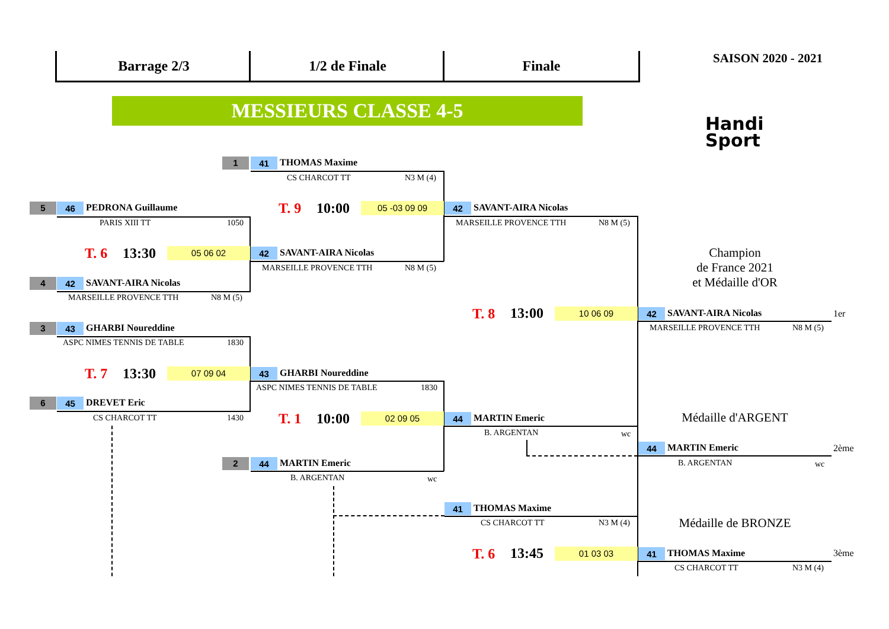Barrage 2/3 1/2 de Finale Finale SAISON 2020 - 2021
MESSIEURS CLASSE 4-5
Handi Sport
Champion
de France 2021
et Médaille d'OR
Médaille d'ARGENT
Médaille de BRONZE
1 41 THOMAS Maxime
CS CHARCOT TT N3 M (4)
T. 9 10:00 05 -03 09 09
5 46 PEDRONA Guillaume
PARIS XIII TT 1050
T. 6 13:30 05 06 02 42 SAVANT-AIRA Nicolas
MARSEILLE PROVENCE TTH N8 M (5)
4 42 SAVANT-AIRA Nicolas
MARSEILLE PROVENCE TTH N8 M (5)
42 SAVANT-AIRA Nicolas
MARSEILLE PROVENCE TTH N8 M (5)
T. 8 13:00 10 06 09 42 SAVANT-AIRA Nicolas 1er
MARSEILLE PROVENCE TTH N8 M (5)
3 43 GHARBI Noureddine
ASPC NIMES TENNIS DE TABLE 1830
T. 7 13:30 07 09 04 43 GHARBI Noureddine
ASPC NIMES TENNIS DE TABLE 1830
6 45 DREVET Eric
CS CHARCOT TT 1430 T. 1 10:00 02 09 05 44 MARTIN Emeric
B. ARGENTAN wc
44 MARTIN Emeric 2ème
B. ARGENTAN wc
2 44 MARTIN Emeric
B. ARGENTAN wc
41 THOMAS Maxime
CS CHARCOT TT N3 M (4)
T. 6 13:45 01 03 03 41 THOMAS Maxime 3ème
CS CHARCOT TT N3 M (4)